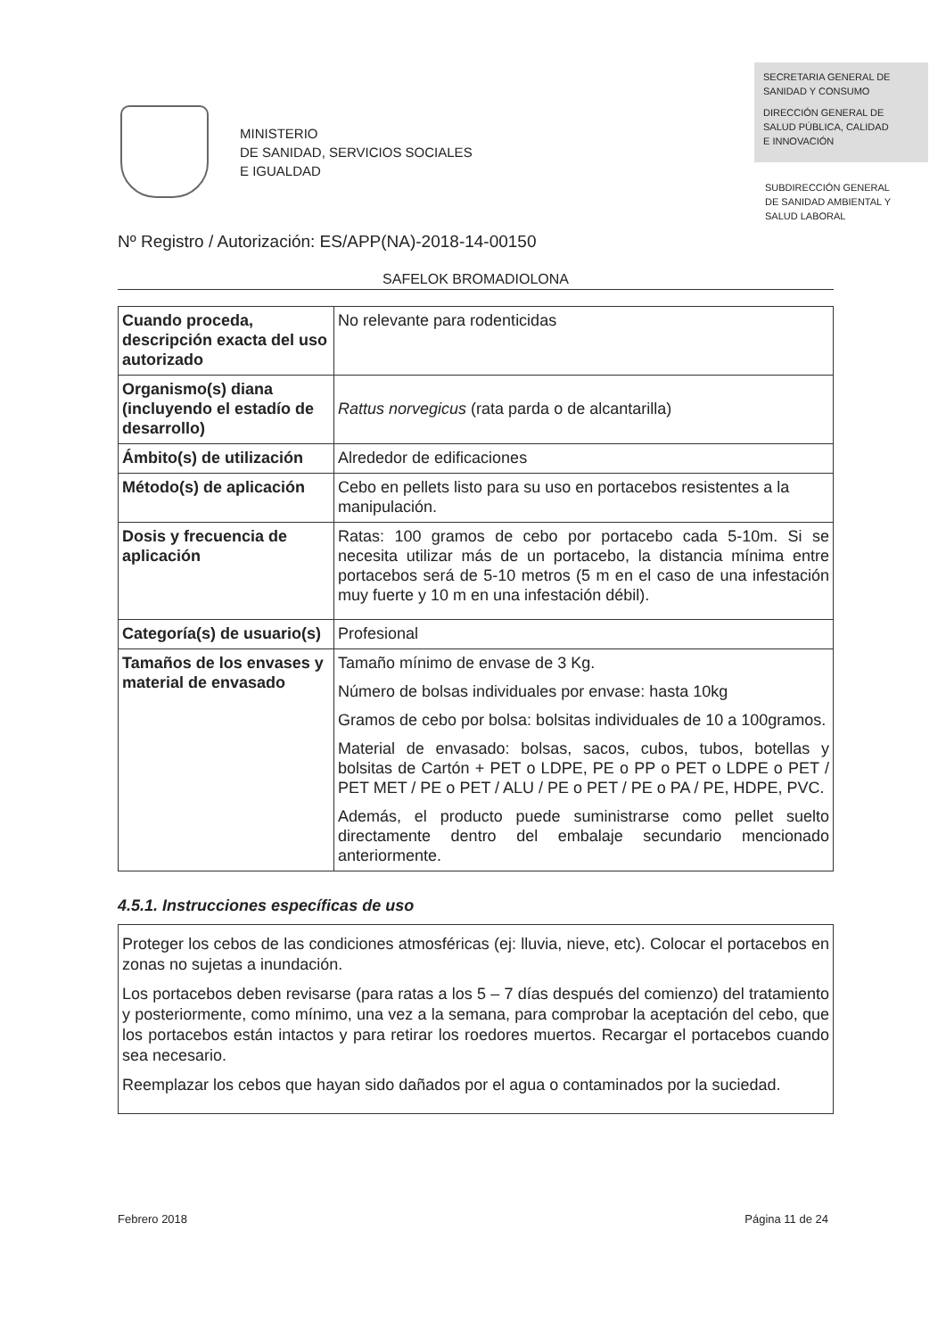MINISTERIO
DE SANIDAD, SERVICIOS SOCIALES
E IGUALDAD
SECRETARIA GENERAL DE
SANIDAD Y CONSUMO
DIRECCIÓN GENERAL DE
SALUD PÚBLICA, CALIDAD
E INNOVACIÓN
SUBDIRECCIÓN GENERAL
DE SANIDAD AMBIENTAL Y
SALUD LABORAL
Nº Registro / Autorización: ES/APP(NA)-2018-14-00150
SAFELOK BROMADIOLONA
| Cuando proceda, descripción exacta del uso autorizado | No relevante para rodenticidas |
| Organismo(s) diana (incluyendo el estadío de desarrollo) | Rattus norvegicus (rata parda o de alcantarilla) |
| Ámbito(s) de utilización | Alrededor de edificaciones |
| Método(s) de aplicación | Cebo en pellets listo para su uso en portacebos resistentes a la manipulación. |
| Dosis y frecuencia de aplicación | Ratas: 100 gramos de cebo por portacebo cada 5-10m. Si se necesita utilizar más de un portacebo, la distancia mínima entre portacebos será de 5-10 metros (5 m en el caso de una infestación muy fuerte y 10 m en una infestación débil). |
| Categoría(s) de usuario(s) | Profesional |
| Tamaños de los envases y material de envasado | Tamaño mínimo de envase de 3 Kg. Número de bolsas individuales por envase: hasta 10kg Gramos de cebo por bolsa: bolsitas individuales de 10 a 100gramos. Material de envasado: bolsas, sacos, cubos, tubos, botellas y bolsitas de Cartón + PET o LDPE, PE o PP o PET o LDPE o PET / PET MET / PE o PET / ALU / PE o PET / PE o PA / PE, HDPE, PVC. Además, el producto puede suministrarse como pellet suelto directamente dentro del embalaje secundario mencionado anteriormente. |
4.5.1. Instrucciones específicas de uso
Proteger los cebos de las condiciones atmosféricas (ej: lluvia, nieve, etc). Colocar el portacebos en zonas no sujetas a inundación.
Los portacebos deben revisarse (para ratas a los 5 – 7 días después del comienzo) del tratamiento y posteriormente, como mínimo, una vez a la semana, para comprobar la aceptación del cebo, que los portacebos están intactos y para retirar los roedores muertos. Recargar el portacebos cuando sea necesario.
Reemplazar los cebos que hayan sido dañados por el agua o contaminados por la suciedad.
Febrero 2018 Página 11 de 24